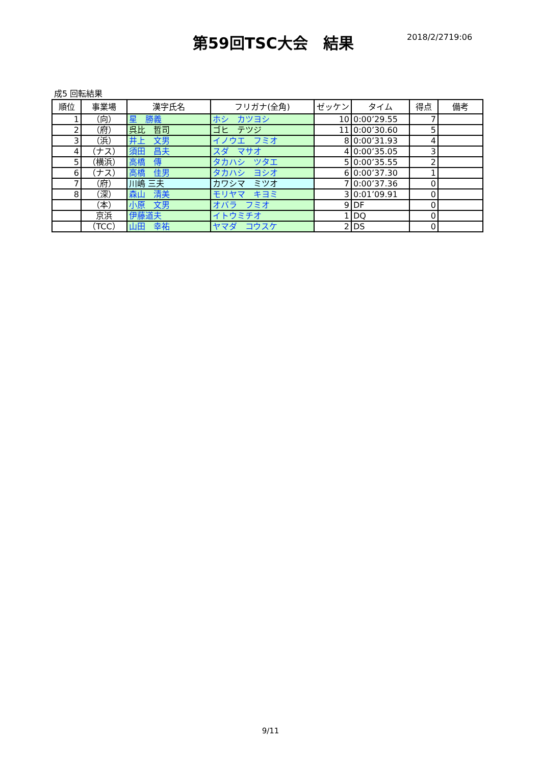第59回TSC大会　結果
2018/2/2719:06
成5 回転結果
| 順位 | 事業場 | 漢字氏名 | フリガナ(全角) | ゼッケン | タイム | 得点 | 備考 |
| --- | --- | --- | --- | --- | --- | --- | --- |
| 1 | （向） | 星 勝義 | ホシ カツヨシ | 10 | 0:00’29.55 | 7 | |
| 2 | （府） | 呉比 哲司 | ゴヒ テツジ | 11 | 0:00’30.60 | 5 | |
| 3 | （浜） | 井上 文男 | イノウエ フミオ | 8 | 0:00’31.93 | 4 | |
| 4 | （ナス） | 須田 昌夫 | スダ マサオ | 4 | 0:00’35.05 | 3 | |
| 5 | （横浜） | 高橋 傳 | タカハシ ツタエ | 5 | 0:00’35.55 | 2 | |
| 6 | （ナス） | 高橋 佳男 | タカハシ ヨシオ | 6 | 0:00’37.30 | 1 | |
| 7 | （府） | 川嶋 三夫 | カワシマ ミツオ | 7 | 0:00’37.36 | 0 | |
| 8 | （深） | 森山 清美 | モリヤマ キヨミ | 3 | 0:01’09.91 | 0 | |
| | （本） | 小原 文男 | オバラ フミオ | 9 | DF | 0 | |
| | 京浜 | 伊藤道夫 | イトウミチオ | 1 | DQ | 0 | |
| | （TCC） | 山田 幸祐 | ヤマダ コウスケ | 2 | DS | 0 | |
9/11